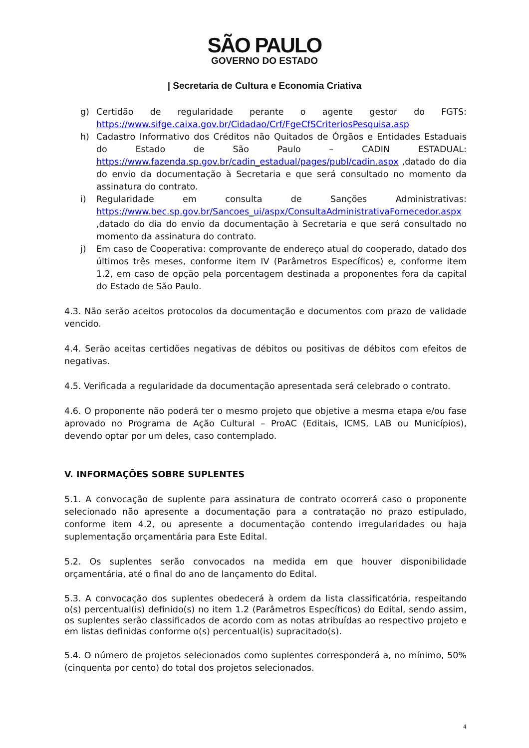SÃO PAULO
GOVERNO DO ESTADO
| Secretaria de Cultura e Economia Criativa
g) Certidão de regularidade perante o agente gestor do FGTS: https://www.sifge.caixa.gov.br/Cidadao/Crf/FgeCfSCriteriosPesquisa.asp
h) Cadastro Informativo dos Créditos não Quitados de Órgãos e Entidades Estaduais do Estado de São Paulo – CADIN ESTADUAL: https://www.fazenda.sp.gov.br/cadin_estadual/pages/publ/cadin.aspx ,datado do dia do envio da documentação à Secretaria e que será consultado no momento da assinatura do contrato.
i) Regularidade em consulta de Sanções Administrativas: https://www.bec.sp.gov.br/Sancoes_ui/aspx/ConsultaAdministrativaFornecedor.aspx ,datado do dia do envio da documentação à Secretaria e que será consultado no momento da assinatura do contrato.
j) Em caso de Cooperativa: comprovante de endereço atual do cooperado, datado dos últimos três meses, conforme item IV (Parâmetros Específicos) e, conforme item 1.2, em caso de opção pela porcentagem destinada a proponentes fora da capital do Estado de São Paulo.
4.3. Não serão aceitos protocolos da documentação e documentos com prazo de validade vencido.
4.4. Serão aceitas certidões negativas de débitos ou positivas de débitos com efeitos de negativas.
4.5. Verificada a regularidade da documentação apresentada será celebrado o contrato.
4.6. O proponente não poderá ter o mesmo projeto que objetive a mesma etapa e/ou fase aprovado no Programa de Ação Cultural – ProAC (Editais, ICMS, LAB ou Municípios), devendo optar por um deles, caso contemplado.
V. INFORMAÇÕES SOBRE SUPLENTES
5.1. A convocação de suplente para assinatura de contrato ocorrerá caso o proponente selecionado não apresente a documentação para a contratação no prazo estipulado, conforme item 4.2, ou apresente a documentação contendo irregularidades ou haja suplementação orçamentária para Este Edital.
5.2. Os suplentes serão convocados na medida em que houver disponibilidade orçamentária, até o final do ano de lançamento do Edital.
5.3. A convocação dos suplentes obedecerá à ordem da lista classificatória, respeitando o(s) percentual(is) definido(s) no item 1.2 (Parâmetros Específicos) do Edital, sendo assim, os suplentes serão classificados de acordo com as notas atribuídas ao respectivo projeto e em listas definidas conforme o(s) percentual(is) supracitado(s).
5.4. O número de projetos selecionados como suplentes corresponderá a, no mínimo, 50% (cinquenta por cento) do total dos projetos selecionados.
4